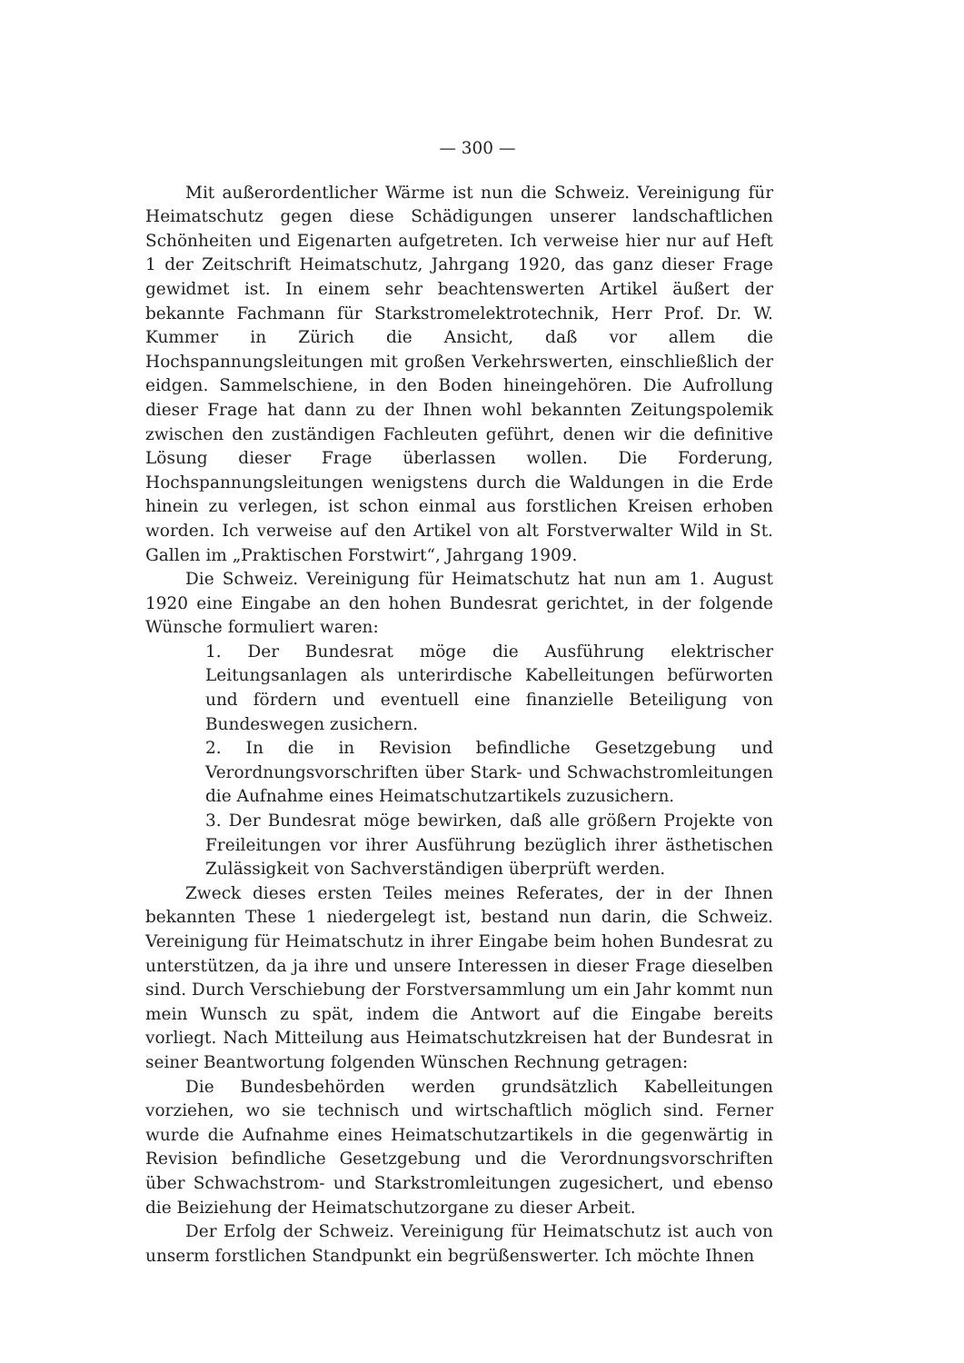— 300 —
Mit außerordentlicher Wärme ist nun die Schweiz. Vereinigung für Heimatschutz gegen diese Schädigungen unserer landschaftlichen Schönheiten und Eigenarten aufgetreten. Ich verweise hier nur auf Heft 1 der Zeitschrift Heimatschutz, Jahrgang 1920, das ganz dieser Frage gewidmet ist. In einem sehr beachtenswerten Artikel äußert der bekannte Fachmann für Starkstromelektrotechnik, Herr Prof. Dr. W. Kummer in Zürich die Ansicht, daß vor allem die Hochspannungsleitungen mit großen Verkehrswerten, einschließlich der eidgen. Sammelschiene, in den Boden hineingehören. Die Aufrollung dieser Frage hat dann zu der Ihnen wohl bekannten Zeitungspolemik zwischen den zuständigen Fachleuten geführt, denen wir die definitive Lösung dieser Frage überlassen wollen. Die Forderung, Hochspannungsleitungen wenigstens durch die Waldungen in die Erde hinein zu verlegen, ist schon einmal aus forstlichen Kreisen erhoben worden. Ich verweise auf den Artikel von alt Forstverwalter Wild in St. Gallen im „Praktischen Forstwirt“, Jahrgang 1909.
Die Schweiz. Vereinigung für Heimatschutz hat nun am 1. August 1920 eine Eingabe an den hohen Bundesrat gerichtet, in der folgende Wünsche formuliert waren:
1. Der Bundesrat möge die Ausführung elektrischer Leitungsanlagen als unterirdische Kabelleitungen befürworten und fördern und eventuell eine finanzielle Beteiligung von Bundeswegen zusichern.
2. In die in Revision befindliche Gesetzgebung und Verordnungsvorschriften über Stark- und Schwachstromleitungen die Aufnahme eines Heimatschutzartikels zuzusichern.
3. Der Bundesrat möge bewirken, daß alle größern Projekte von Freileitungen vor ihrer Ausführung bezüglich ihrer ästhetischen Zulässigkeit von Sachverständigen überprüft werden.
Zweck dieses ersten Teiles meines Referates, der in der Ihnen bekannten These 1 niedergelegt ist, bestand nun darin, die Schweiz. Vereinigung für Heimatschutz in ihrer Eingabe beim hohen Bundesrat zu unterstützen, da ja ihre und unsere Interessen in dieser Frage dieselben sind. Durch Verschiebung der Forstversammlung um ein Jahr kommt nun mein Wunsch zu spät, indem die Antwort auf die Eingabe bereits vorliegt. Nach Mitteilung aus Heimatschutzkreisen hat der Bundesrat in seiner Beantwortung folgenden Wünschen Rechnung getragen:
Die Bundesbehörden werden grundsätzlich Kabelleitungen vorziehen, wo sie technisch und wirtschaftlich möglich sind. Ferner wurde die Aufnahme eines Heimatschutzartikels in die gegenwärtig in Revision befindliche Gesetzgebung und die Verordnungsvorschriften über Schwachstrom- und Starkstromleitungen zugesichert, und ebenso die Beiziehung der Heimatschutzorgane zu dieser Arbeit.
Der Erfolg der Schweiz. Vereinigung für Heimatschutz ist auch von unserm forstlichen Standpunkt ein begrüßenswerter. Ich möchte Ihnen